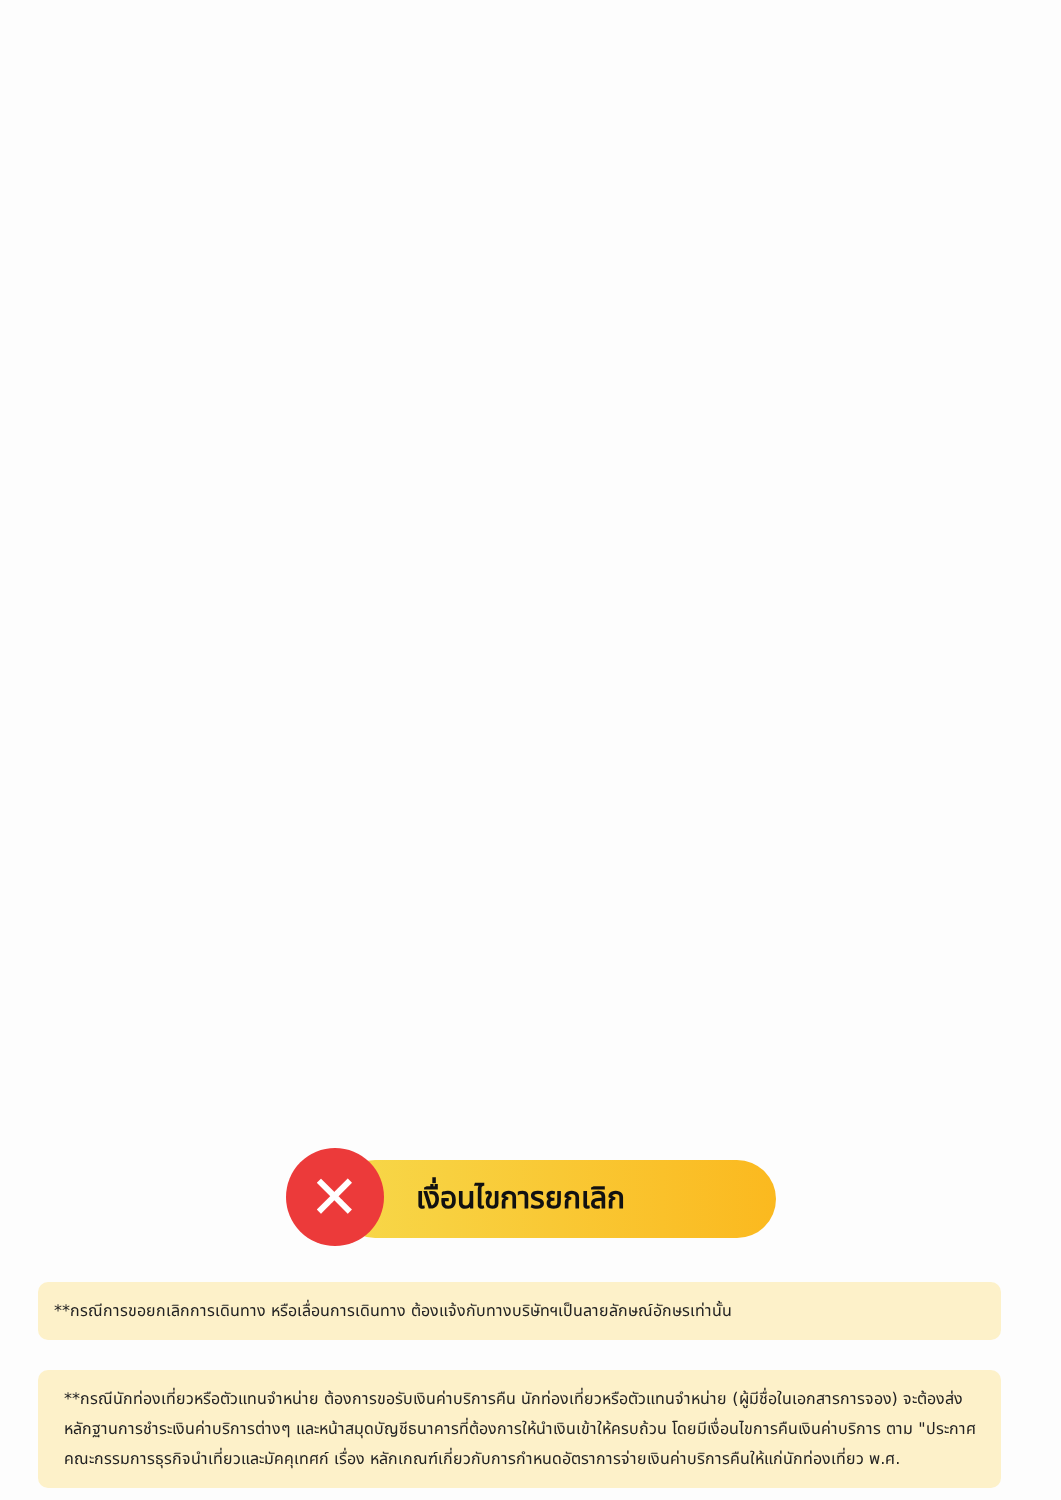✕
เงื่อนไขการยกเลิก
**กรณีการขอยกเลิกการเดินทาง หรือเลื่อนการเดินทาง ต้องแจ้งกับทางบริษัทฯเป็นลายลักษณ์อักษรเท่านั้น
**กรณีนักท่องเที่ยวหรือตัวแทนจำหน่าย ต้องการขอรับเงินค่าบริการคืน นักท่องเที่ยวหรือตัวแทนจำหน่าย (ผู้มีชื่อในเอกสารการจอง) จะต้องส่งหลักฐานการชำระเงินค่าบริการต่างๆ และหน้าสมุดบัญชีธนาคารที่ต้องการให้นำเงินเข้าให้ครบถ้วน โดยมีเงื่อนไขการคืนเงินค่าบริการ ตาม "ประกาศคณะกรรมการธุรกิจนำเที่ยวและมัคคุเทศก์ เรื่อง หลักเกณฑ์เกี่ยวกับการกำหนดอัตราการจ่ายเงินค่าบริการคืนให้แก่นักท่องเที่ยว พ.ศ.